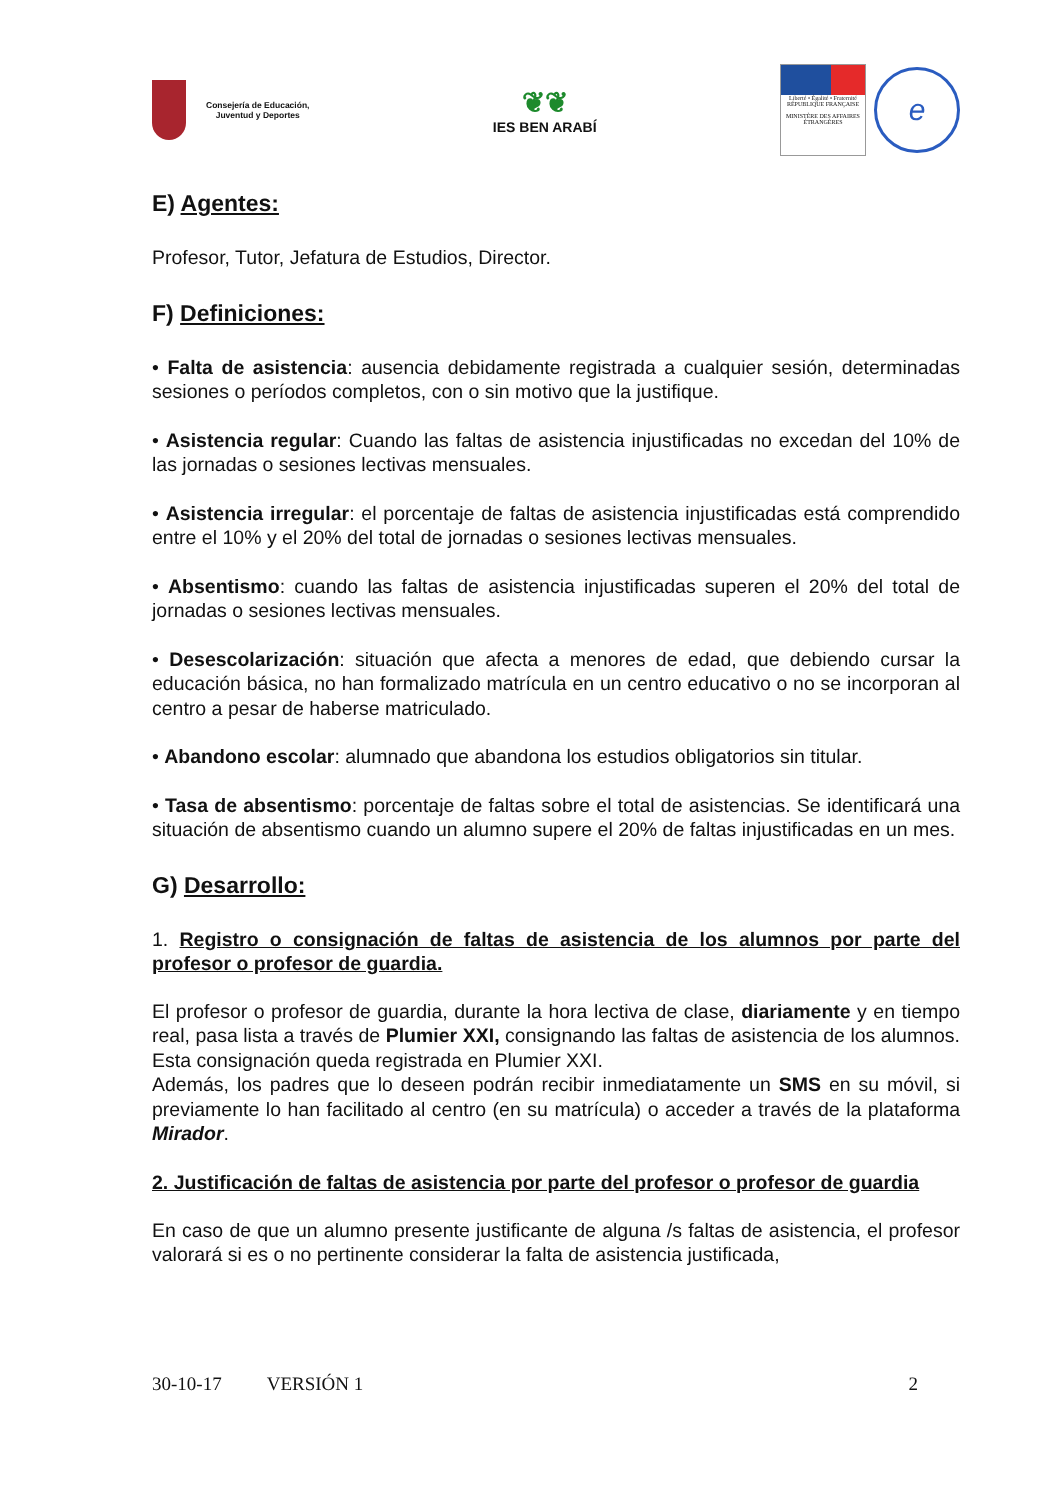Consejería de Educación,
Juventud y Deportes
❦❦
IES BEN ARABÍ
Liberté • Égalité • Fraternité
RÉPUBLIQUE FRANÇAISE
MINISTÈRE DES AFFAIRES ÉTRANGÈRES
e
E) Agentes:
Profesor, Tutor, Jefatura de Estudios, Director.
F) Definiciones:
• Falta de asistencia: ausencia debidamente registrada a cualquier sesión, determinadas sesiones o períodos completos, con o sin motivo que la justifique.
• Asistencia regular: Cuando las faltas de asistencia injustificadas no excedan del 10% de las jornadas o sesiones lectivas mensuales.
• Asistencia irregular: el porcentaje de faltas de asistencia injustificadas está comprendido entre el 10% y el 20% del total de jornadas o sesiones lectivas mensuales.
• Absentismo: cuando las faltas de asistencia injustificadas superen el 20% del total de jornadas o sesiones lectivas mensuales.
• Desescolarización: situación que afecta a menores de edad, que debiendo cursar la educación básica, no han formalizado matrícula en un centro educativo o no se incorporan al centro a pesar de haberse matriculado.
• Abandono escolar: alumnado que abandona los estudios obligatorios sin titular.
• Tasa de absentismo: porcentaje de faltas sobre el total de asistencias. Se identificará una situación de absentismo cuando un alumno supere el 20% de faltas injustificadas en un mes.
G) Desarrollo:
1. Registro o consignación de faltas de asistencia de los alumnos por parte del profesor o profesor de guardia.
El profesor o profesor de guardia, durante la hora lectiva de clase, diariamente y en tiempo real, pasa lista a través de Plumier XXI, consignando las faltas de asistencia de los alumnos. Esta consignación queda registrada en Plumier XXI.
Además, los padres que lo deseen podrán recibir inmediatamente un SMS en su móvil, si previamente lo han facilitado al centro (en su matrícula) o acceder a través de la plataforma Mirador.
2. Justificación de faltas de asistencia por parte del profesor o profesor de guardia
En caso de que un alumno presente justificante de alguna /s faltas de asistencia, el profesor valorará si es o no pertinente considerar la falta de asistencia justificada,
30-10-17 VERSIÓN 1 2